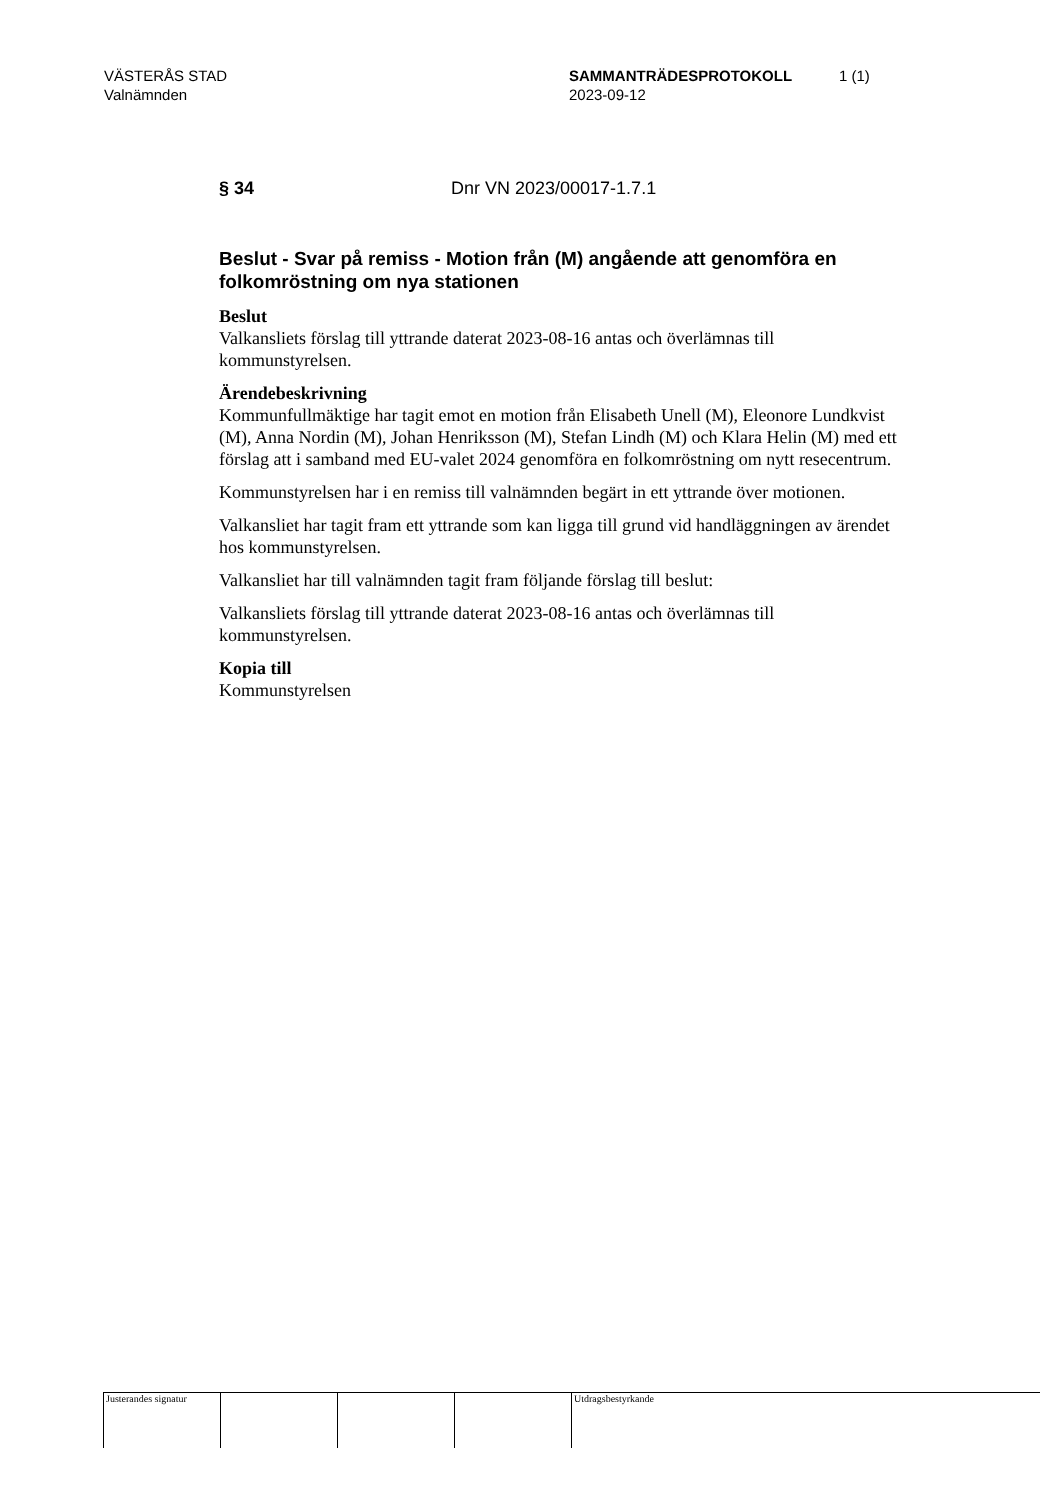VÄSTERÅS STAD
Valnämnden
SAMMANTRÄDESPROTOKOLL
2023-09-12
1 (1)
§ 34 Dnr VN 2023/00017-1.7.1
Beslut - Svar på remiss - Motion från (M) angående att genomföra en folkomröstning om nya stationen
Beslut
Valkansliets förslag till yttrande daterat 2023-08-16 antas och överlämnas till kommunstyrelsen.
Ärendebeskrivning
Kommunfullmäktige har tagit emot en motion från Elisabeth Unell (M), Eleonore Lundkvist (M), Anna Nordin (M), Johan Henriksson (M), Stefan Lindh (M) och Klara Helin (M) med ett förslag att i samband med EU-valet 2024 genomföra en folkomröstning om nytt resecentrum.
Kommunstyrelsen har i en remiss till valnämnden begärt in ett yttrande över motionen.
Valkansliet har tagit fram ett yttrande som kan ligga till grund vid handläggningen av ärendet hos kommunstyrelsen.
Valkansliet har till valnämnden tagit fram följande förslag till beslut:
Valkansliets förslag till yttrande daterat 2023-08-16 antas och överlämnas till kommunstyrelsen.
Kopia till
Kommunstyrelsen
Justerandes signatur
Utdragsbestyrkande